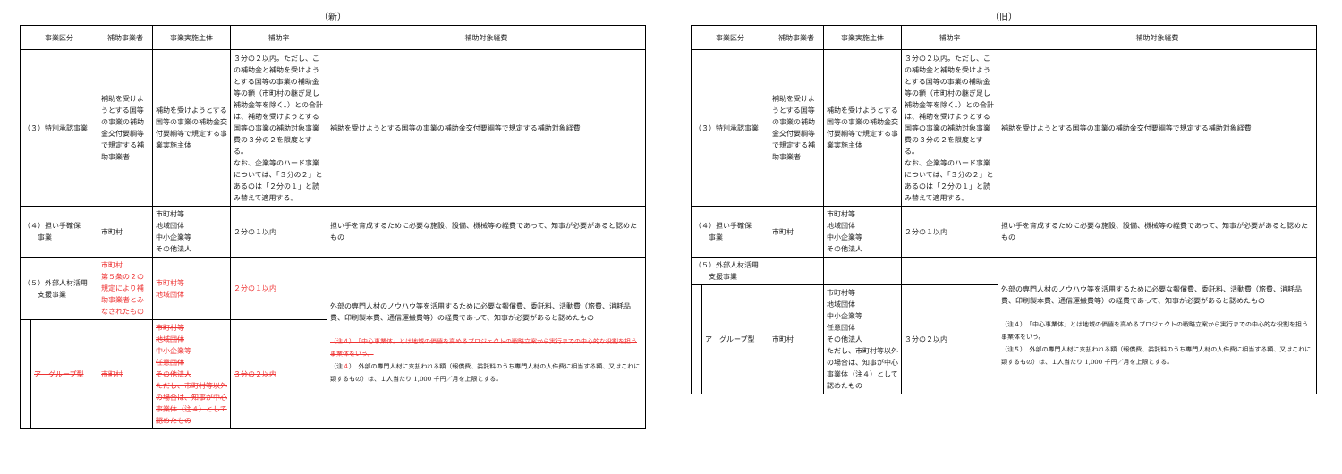（新）
| 事業区分 | | 補助事業者 | 事業実施主体 | 補助率 | 補助対象経費 |
| --- | --- | --- | --- | --- | --- |
| （３）特別承認事業 | | 補助を受けようとする国等の事業の補助金交付要綱等で規定する補助事業者 | 補助を受けようとする国等の事業の補助金交付要綱等で規定する事業実施主体 | ３分の２以内。ただし、この補助金と補助を受けようとする国等の事業の補助金等の額（市町村の継ぎ足し補助金等を除く。）との合計は、補助を受けようとする国等の事業の補助対象事業費の３分の２を限度とする。 なお、企業等のハード事業については、「３分の２」とあるのは「２分の１」と読み替えて適用する。 | 補助を受けようとする国等の事業の補助金交付要綱等で規定する補助対象経費 |
| （４）担い手確保 事業 | | 市町村 | 市町村等 地域団体 中小企業等 その他法人 | ２分の１以内 | 担い手を育成するために必要な施設、設備、機械等の経費であって、知事が必要があると認めたもの |
| （５）外部人材活用 支援事業 | | 市町村 第５条の２の規定により補助事業者とみなされたもの | 市町村等 地域団体 | ２分の１以内 | 外部の専門人材のノウハウ等を活用するために必要な報償費、委託料、活動費（旅費、消耗品費、印刷製本費、通信運搬費等）の経費であって、知事が必要があると認めたもの （注４） 「中心事業体」とは地域の価値を高めるプロジェクトの戦略立案から実行までの中心的な役割を担う事業体をいう。 （注 ４ ） 外部の専門人材に支払われる額（報償費、委託料のうち専門人材の人件費に相当する額、又はこれに類するもの）は、１人当たり 1,000 千円／月を上限とする。 |
| | ア グループ型 | 市町村 | 市町村等 地域団体 中小企業等 任意団体 その他法人 ただし、市町村等以外の場合は、知事が中心事業体（注４）として認めたもの | ３分の２以内 | |
（旧）
| 事業区分 | | 補助事業者 | 事業実施主体 | 補助率 | 補助対象経費 |
| --- | --- | --- | --- | --- | --- |
| （３）特別承認事業 | | 補助を受けようとする国等の事業の補助金交付要綱等で規定する補助事業者 | 補助を受けようとする国等の事業の補助金交付要綱等で規定する事業実施主体 | ３分の２以内。ただし、この補助金と補助を受けようとする国等の事業の補助金等の額（市町村の継ぎ足し補助金等を除く。）との合計は、補助を受けようとする国等の事業の補助対象事業費の３分の２を限度とする。 なお、企業等のハード事業については、「３分の２」とあるのは「２分の１」と読み替えて適用する。 | 補助を受けようとする国等の事業の補助金交付要綱等で規定する補助対象経費 |
| （４）担い手確保 事業 | | 市町村 | 市町村等 地域団体 中小企業等 その他法人 | ２分の１以内 | 担い手を育成するために必要な施設、設備、機械等の経費であって、知事が必要があると認めたもの |
| （５）外部人材活用 支援事業 | | | | | 外部の専門人材のノウハウ等を活用するために必要な報償費、委託料、活動費（旅費、消耗品費、印刷製本費、通信運搬費等）の経費であって、知事が必要があると認めたもの （注４） 「中心事業体」とは地域の価値を高めるプロジェクトの戦略立案から実行までの中心的な役割を担う事業体をいう。 （注５） 外部の専門人材に支払われる額（報償費、委託料のうち専門人材の人件費に相当する額、又はこれに類するもの）は、１人当たり 1,000 千円／月を上限とする。 |
| | ア グループ型 | 市町村 | 市町村等 地域団体 中小企業等 任意団体 その他法人 ただし、市町村等以外の場合は、知事が中心事業体（注４）として認めたもの | ３分の２以内 | |